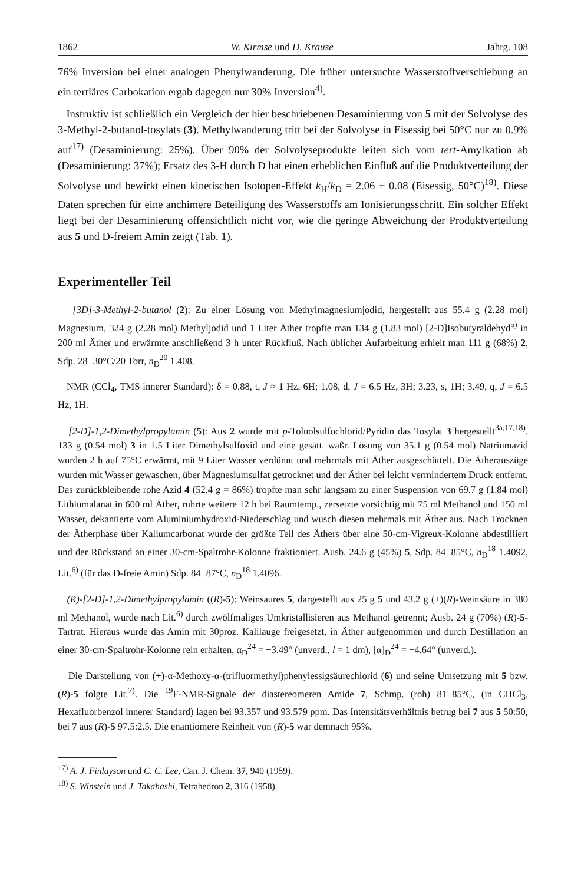1862 W. Kirmse und D. Krause Jahrg. 108
76% Inversion bei einer analogen Phenylwanderung. Die früher untersuchte Wasserstoff­verschiebung an ein tertiäres Carbokation ergab dagegen nur 30% Inversion<sup>4)</sup>.
Instruktiv ist schließlich ein Vergleich der hier beschriebenen Desaminierung von 5 mit der Solvolyse des 3-Methyl-2-butanol-tosylats (3). Methylwanderung tritt bei der Solvolyse in Eisessig bei 50°C nur zu 0.9% auf<sup>17)</sup> (Desaminierung: 25%). Über 90% der Solvolyseprodukte leiten sich vom tert-Amylkation ab (Desaminierung: 37%); Ersatz des 3-H durch D hat einen erheblichen Einfluß auf die Produktverteilung der Solvolyse und bewirkt einen kinetischen Isotopen-Effekt k<sub>H</sub>/k<sub>D</sub> = 2.06 ± 0.08 (Eisessig, 50°C)<sup>18)</sup>. Diese Daten sprechen für eine anchimere Beteiligung des Wasserstoffs am Ionisierungs­schritt. Ein solcher Effekt liegt bei der Desaminierung offensichtlich nicht vor, wie die geringe Abweichung der Produktverteilung aus 5 und D-freiem Amin zeigt (Tab. 1).
Experimenteller Teil
[3D]-3-Methyl-2-butanol (2): Zu einer Lösung von Methylmagnesiumjodid, hergestellt aus 55.4 g (2.28 mol) Magnesium, 324 g (2.28 mol) Methyljodid und 1 Liter Äther tropfte man 134 g (1.83 mol) [2-D]Isobutyraldehyd<sup>5)</sup> in 200 ml Äther und erwärmte anschließend 3 h unter Rückfluß. Nach üblicher Aufarbeitung erhielt man 111 g (68%) 2, Sdp. 28−30°C/20 Torr, n<sub>D</sub><sup>20</sup> 1.408.
NMR (CCl<sub>4</sub>, TMS innerer Standard): δ = 0.88, t, J ≈ 1 Hz, 6H; 1.08, d, J = 6.5 Hz, 3H; 3.23, s, 1H; 3.49, q, J = 6.5 Hz, 1H.
[2-D]-1,2-Dimethylpropylamin (5): Aus 2 wurde mit p-Toluolsulfochlorid/Pyridin das Tosylat 3 hergestellt<sup>3a,17,18)</sup>. 133 g (0.54 mol) 3 in 1.5 Liter Dimethylsulfoxid und eine gesätt. wäßr. Lösung von 35.1 g (0.54 mol) Natriumazid wurden 2 h auf 75°C erwärmt, mit 9 Liter Wasser verdünnt und mehrmals mit Äther ausgeschüttelt. Die Ätherauszüge wurden mit Wasser gewaschen, über Magnesiumsulfat getrocknet und der Äther bei leicht vermindertem Druck entfernt. Das zurück­bleibende rohe Azid 4 (52.4 g = 86%) tropfte man sehr langsam zu einer Suspension von 69.7 g (1.84 mol) Lithiumalanat in 600 ml Äther, rührte weitere 12 h bei Raumtemp., zersetzte vorsichtig mit 75 ml Methanol und 150 ml Wasser, dekantierte vom Aluminiumhydroxid-Niederschlag und wusch diesen mehrmals mit Äther aus. Nach Trocknen der Ätherphase über Kaliumcarbonat wurde der größte Teil des Äthers über eine 50-cm-Vigreux-Kolonne abdestilliert und der Rück­stand an einer 30-cm-Spaltrohr-Kolonne fraktioniert. Ausb. 24.6 g (45%) 5, Sdp. 84−85°C, n<sub>D</sub><sup>18</sup> 1.4092, Lit.<sup>6)</sup> (für das D-freie Amin) Sdp. 84−87°C, n<sub>D</sub><sup>18</sup> 1.4096.
(R)-[2-D]-1,2-Dimethylpropylamin ((R)-5): Weinsaures 5, dargestellt aus 25 g 5 und 43.2 g (+)(R)-Weinsäure in 380 ml Methanol, wurde nach Lit.<sup>6)</sup> durch zwölfmaliges Umkristallisieren aus Methanol getrennt; Ausb. 24 g (70%) (R)-5-Tartrat. Hieraus wurde das Amin mit 30proz. Kalilauge freigesetzt, in Äther aufgenommen und durch Destillation an einer 30-cm-Spaltrohr-Kolonne rein erhalten, α<sub>D</sub><sup>24</sup> = −3.49° (unverd., l = 1 dm), [α]<sub>D</sub><sup>24</sup> = −4.64° (unverd.).
Die Darstellung von (+)-α-Methoxy-α-(trifluormethyl)phenylessigsäurechlorid (6) und seine Umsetzung mit 5 bzw. (R)-5 folgte Lit.<sup>7)</sup>. Die <sup>19</sup>F-NMR-Signale der diastereomeren Amide 7, Schmp. (roh) 81−85°C, (in CHCl<sub>3</sub>, Hexafluorbenzol innerer Standard) lagen bei 93.357 und 93.579 ppm. Das Intensitätsverhältnis betrug bei 7 aus 5 50:50, bei 7 aus (R)-5 97.5:2.5. Die enantiomere Reinheit von (R)-5 war demnach 95%.
<sup>17)</sup> A. J. Finlayson und C. C. Lee, Can. J. Chem. 37, 940 (1959).
<sup>18)</sup> S. Winstein und J. Takahashi, Tetrahedron 2, 316 (1958).